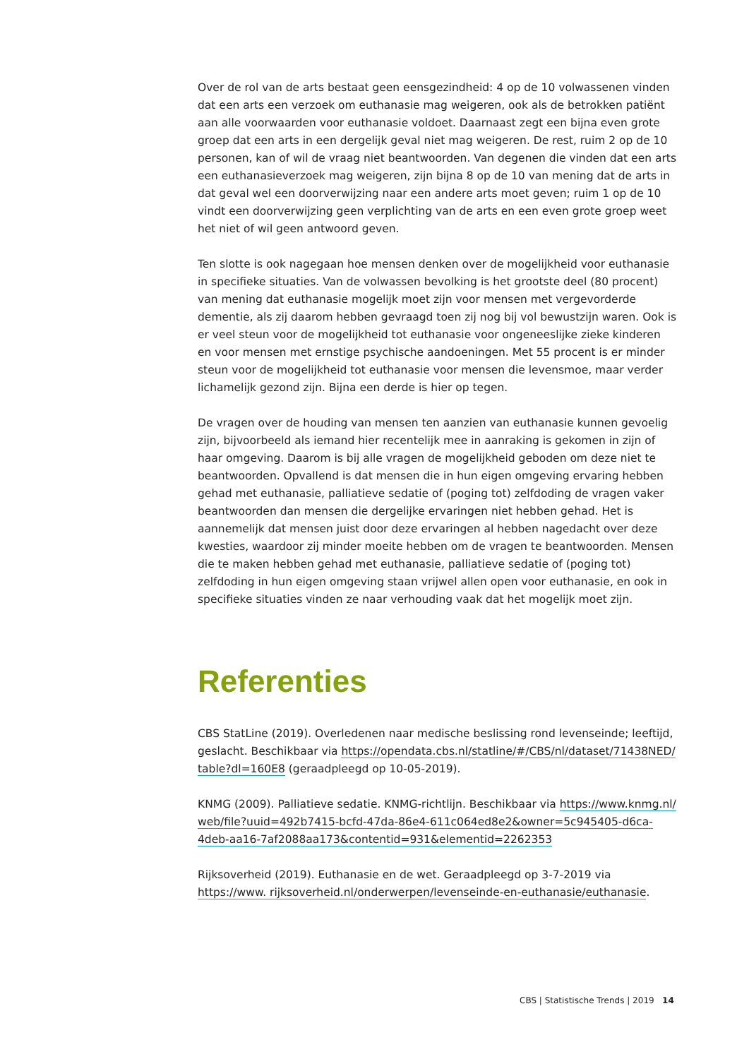Over de rol van de arts bestaat geen eensgezindheid: 4 op de 10 volwassenen vinden dat een arts een verzoek om euthanasie mag weigeren, ook als de betrokken patiënt aan alle voorwaarden voor euthanasie voldoet. Daarnaast zegt een bijna even grote groep dat een arts in een dergelijk geval niet mag weigeren. De rest, ruim 2 op de 10 personen, kan of wil de vraag niet beantwoorden. Van degenen die vinden dat een arts een euthanasie­verzoek mag weigeren, zijn bijna 8 op de 10 van mening dat de arts in dat geval wel een doorverwijzing naar een andere arts moet geven; ruim 1 op de 10 vindt een doorver­wijzing geen verplichting van de arts en een even grote groep weet het niet of wil geen antwoord geven.
Ten slotte is ook nagegaan hoe mensen denken over de mogelijkheid voor euthanasie in specifieke situaties. Van de volwassen bevolking is het grootste deel (80 procent) van mening dat euthanasie mogelijk moet zijn voor mensen met vergevorderde dementie, als zij daarom hebben gevraagd toen zij nog bij vol bewustzijn waren. Ook is er veel steun voor de mogelijkheid tot euthanasie voor ongeneeslijke zieke kinderen en voor mensen met ernstige psychische aandoeningen. Met 55 procent is er minder steun voor de mogelijkheid tot euthanasie voor mensen die levensmoe, maar verder lichamelijk gezond zijn. Bijna een derde is hier op tegen.
De vragen over de houding van mensen ten aanzien van euthanasie kunnen gevoelig zijn, bijvoorbeeld als iemand hier recentelijk mee in aanraking is gekomen in zijn of haar omgeving. Daarom is bij alle vragen de mogelijkheid geboden om deze niet te beantwoorden. Opvallend is dat mensen die in hun eigen omgeving ervaring hebben gehad met euthanasie, palliatieve sedatie of (poging tot) zelfdoding de vragen vaker beantwoorden dan mensen die dergelijke ervaringen niet hebben gehad. Het is aannemelijk dat mensen juist door deze ervaringen al hebben nagedacht over deze kwesties, waardoor zij minder moeite hebben om de vragen te beantwoorden. Mensen die te maken hebben gehad met euthanasie, palliatieve sedatie of (poging tot) zelfdoding in hun eigen omgeving staan vrijwel allen open voor euthanasie, en ook in specifieke situaties vinden ze naar verhouding vaak dat het mogelijk moet zijn.
Referenties
CBS StatLine (2019). Overledenen naar medische beslissing rond levenseinde; leeftijd, geslacht. Beschikbaar via https://opendata.cbs.nl/statline/#/CBS/nl/dataset/71438NED/ table?dl=160E8 (geraadpleegd op 10-05-2019).
KNMG (2009). Palliatieve sedatie. KNMG-richtlijn. Beschikbaar via https://www.knmg.nl/ web/file?uuid=492b7415-bcfd-47da-86e4-611c064ed8e2&owner=5c945405-d6ca-4deb-aa16-7af2088aa173&contentid=931&elementid=2262353
Rijksoverheid (2019). Euthanasie en de wet. Geraadpleegd op 3-7-2019 via https://www. rijksoverheid.nl/onderwerpen/levenseinde-en-euthanasie/euthanasie.
CBS | Statistische Trends | 2019 14